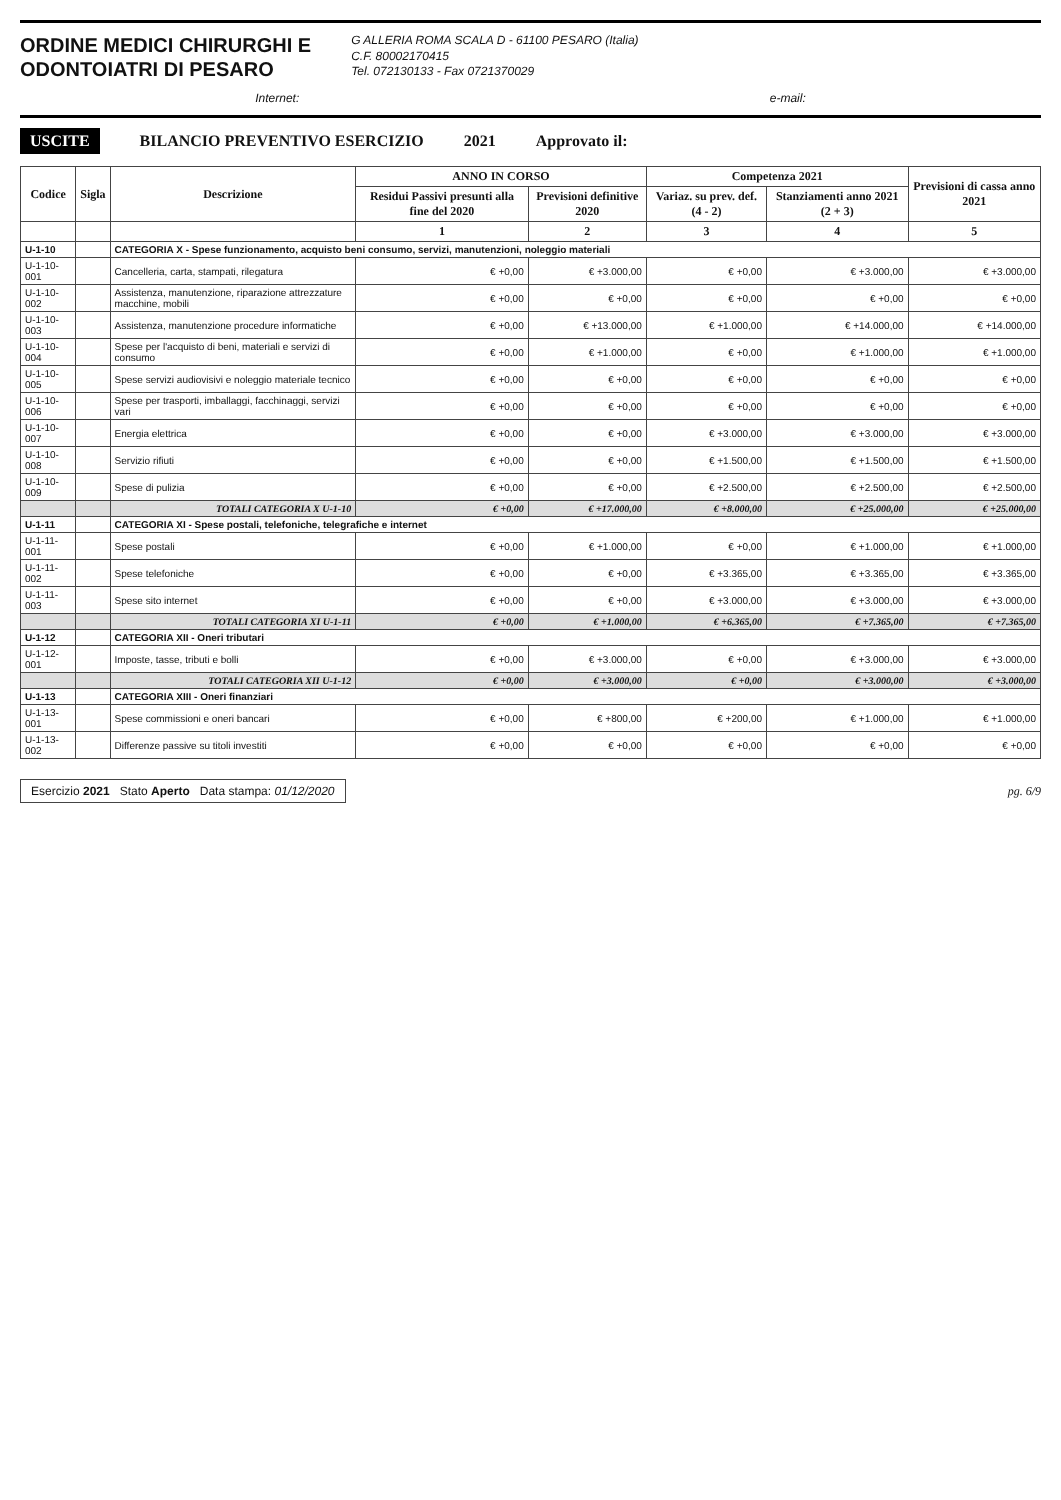ORDINE MEDICI CHIRURGHI E
ODONTOIATRI DI PESARO
G ALLERIA ROMA SCALA D - 61100 PESARO (Italia)
C.F. 80002170415
Tel. 072130133 - Fax 0721370029
Internet: e-mail:
USCITE BILANCIO PREVENTIVO ESERCIZIO 2021 Approvato il:
| Codice | Sigla | Descrizione | ANNO IN CORSO | | Competenza 2021 | | Previsioni di cassa anno 2021 |
| --- | --- | --- | --- | --- | --- | --- | --- |
| | | | Residui Passivi presunti alla fine del 2020 | Previsioni definitive 2020 | Variaz. su prev. def. (4 - 2) | Stanziamenti anno 2021 (2 + 3) | |
| | | | 1 | 2 | 3 | 4 | 5 |
| U-1-10 | | CATEGORIA X - Spese funzionamento, acquisto beni consumo, servizi, manutenzioni, noleggio materiali | | | | | |
| U-1-10-001 | | Cancelleria, carta, stampati, rilegatura | € +0,00 | € +3.000,00 | € +0,00 | € +3.000,00 | € +3.000,00 |
| U-1-10-002 | | Assistenza, manutenzione, riparazione attrezzature macchine, mobili | € +0,00 | € +0,00 | € +0,00 | € +0,00 | € +0,00 |
| U-1-10-003 | | Assistenza, manutenzione procedure informatiche | € +0,00 | € +13.000,00 | € +1.000,00 | € +14.000,00 | € +14.000,00 |
| U-1-10-004 | | Spese per l'acquisto di beni, materiali e servizi di consumo | € +0,00 | € +1.000,00 | € +0,00 | € +1.000,00 | € +1.000,00 |
| U-1-10-005 | | Spese servizi audiovisivi e noleggio materiale tecnico | € +0,00 | € +0,00 | € +0,00 | € +0,00 | € +0,00 |
| U-1-10-006 | | Spese per trasporti, imballaggi, facchinaggi, servizi vari | € +0,00 | € +0,00 | € +0,00 | € +0,00 | € +0,00 |
| U-1-10-007 | | Energia elettrica | € +0,00 | € +0,00 | € +3.000,00 | € +3.000,00 | € +3.000,00 |
| U-1-10-008 | | Servizio rifiuti | € +0,00 | € +0,00 | € +1.500,00 | € +1.500,00 | € +1.500,00 |
| U-1-10-009 | | Spese di pulizia | € +0,00 | € +0,00 | € +2.500,00 | € +2.500,00 | € +2.500,00 |
| | | TOTALI CATEGORIA X U-1-10 | € +0,00 | € +17.000,00 | € +8.000,00 | € +25.000,00 | € +25.000,00 |
| U-1-11 | | CATEGORIA XI - Spese postali, telefoniche, telegrafiche e internet | | | | | |
| U-1-11-001 | | Spese postali | € +0,00 | € +1.000,00 | € +0,00 | € +1.000,00 | € +1.000,00 |
| U-1-11-002 | | Spese telefoniche | € +0,00 | € +0,00 | € +3.365,00 | € +3.365,00 | € +3.365,00 |
| U-1-11-003 | | Spese sito internet | € +0,00 | € +0,00 | € +3.000,00 | € +3.000,00 | € +3.000,00 |
| | | TOTALI CATEGORIA XI U-1-11 | € +0,00 | € +1.000,00 | € +6.365,00 | € +7.365,00 | € +7.365,00 |
| U-1-12 | | CATEGORIA XII - Oneri tributari | | | | | |
| U-1-12-001 | | Imposte, tasse, tributi e bolli | € +0,00 | € +3.000,00 | € +0,00 | € +3.000,00 | € +3.000,00 |
| | | TOTALI CATEGORIA XII U-1-12 | € +0,00 | € +3.000,00 | € +0,00 | € +3.000,00 | € +3.000,00 |
| U-1-13 | | CATEGORIA XIII - Oneri finanziari | | | | | |
| U-1-13-001 | | Spese commissioni e oneri bancari | € +0,00 | € +800,00 | € +200,00 | € +1.000,00 | € +1.000,00 |
| U-1-13-002 | | Differenze passive su titoli investiti | € +0,00 | € +0,00 | € +0,00 | € +0,00 | € +0,00 |
Esercizio 2021 Stato Aperto Data stampa: 01/12/2020
pg. 6/9